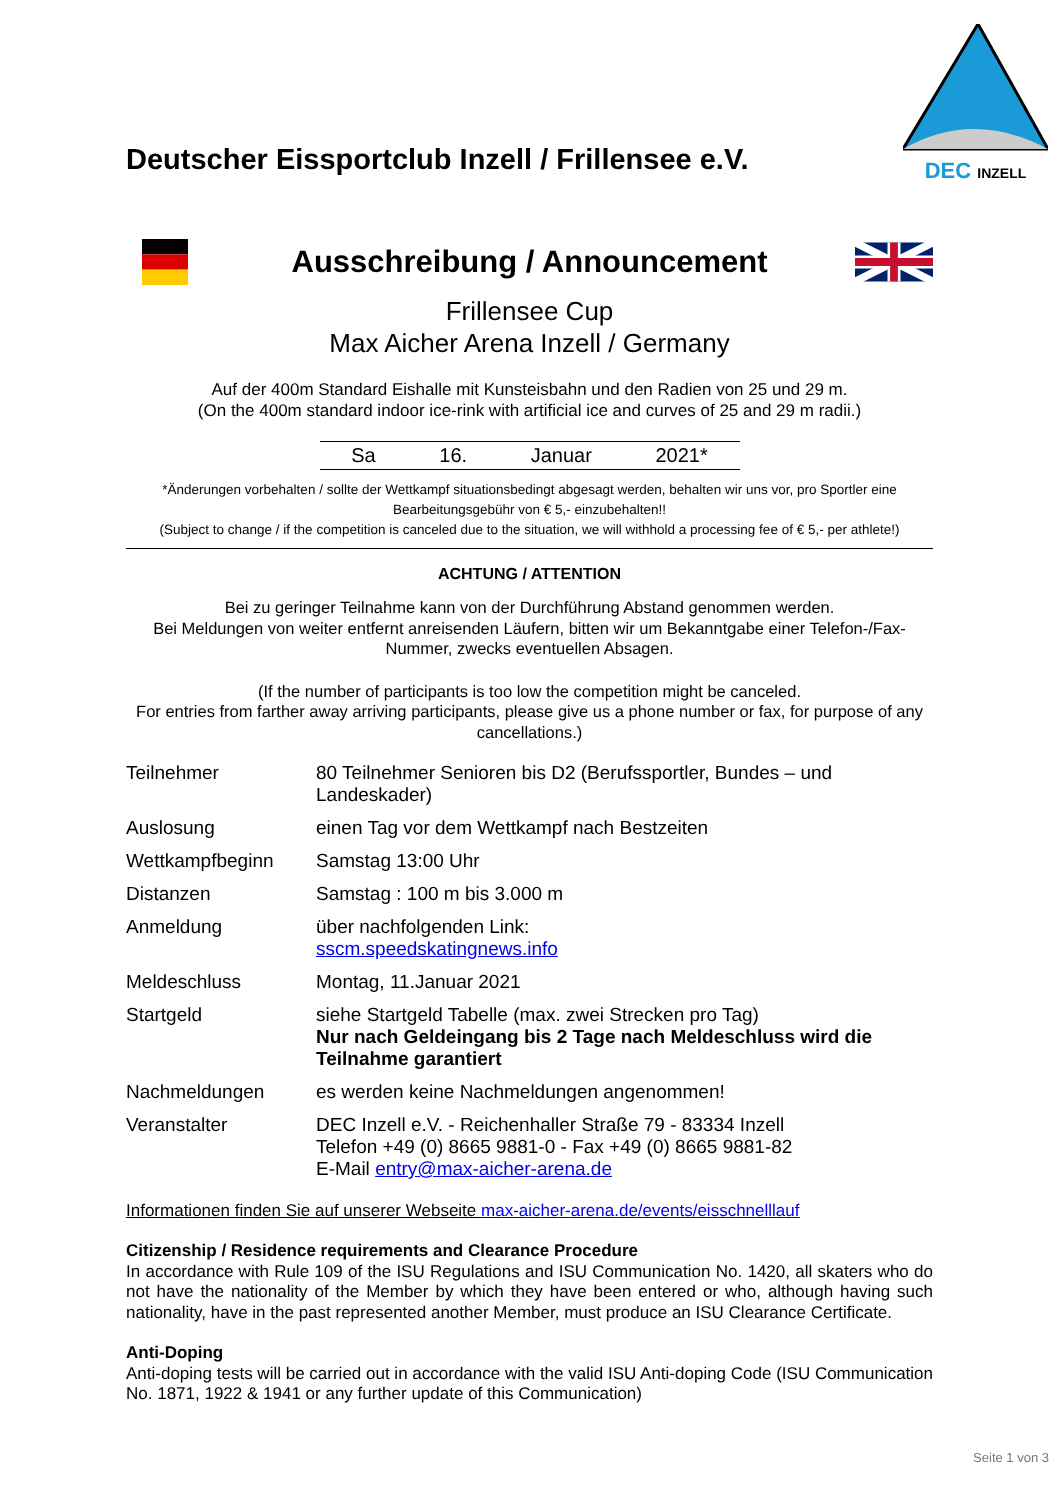Deutscher Eissportclub Inzell / Frillensee e.V.
DEC INZELL
Ausschreibung / Announcement
Frillensee Cup
Max Aicher Arena Inzell / Germany
Auf der 400m Standard Eishalle mit Kunsteisbahn und den Radien von 25 und 29 m.
(On the 400m standard indoor ice-rink with artificial ice and curves of 25 and 29 m radii.)
Sa 16. Januar 2021*
*Änderungen vorbehalten / sollte der Wettkampf situationsbedingt abgesagt werden, behalten wir uns vor, pro Sportler eine Bearbeitungsgebühr von € 5,- einzubehalten!!
(Subject to change / if the competition is canceled due to the situation, we will withhold a processing fee of € 5,- per athlete!)
ACHTUNG / ATTENTION
Bei zu geringer Teilnahme kann von der Durchführung Abstand genommen werden.
Bei Meldungen von weiter entfernt anreisenden Läufern, bitten wir um Bekanntgabe einer Telefon-/Fax-Nummer, zwecks eventuellen Absagen.
(If the number of participants is too low the competition might be canceled.
For entries from farther away arriving participants, please give us a phone number or fax, for purpose of any cancellations.)
| Teilnehmer | 80 Teilnehmer Senioren bis D2 (Berufssportler, Bundes – und Landeskader) |
| Auslosung | einen Tag vor dem Wettkampf nach Bestzeiten |
| Wettkampfbeginn | Samstag 13:00 Uhr |
| Distanzen | Samstag : 100 m bis 3.000 m |
| Anmeldung | über nachfolgenden Link: sscm.speedskatingnews.info |
| Meldeschluss | Montag, 11.Januar 2021 |
| Startgeld | siehe Startgeld Tabelle (max. zwei Strecken pro Tag) Nur nach Geldeingang bis 2 Tage nach Meldeschluss wird die Teilnahme garantiert |
| Nachmeldungen | es werden keine Nachmeldungen angenommen! |
| Veranstalter | DEC Inzell e.V. - Reichenhaller Straße 79 - 83334 Inzell Telefon +49 (0) 8665 9881-0 - Fax +49 (0) 8665 9881-82 E-Mail entry@max-aicher-arena.de |
Informationen finden Sie auf unserer Webseite max-aicher-arena.de/events/eisschnelllauf
Citizenship / Residence requirements and Clearance Procedure
In accordance with Rule 109 of the ISU Regulations and ISU Communication No. 1420, all skaters who do not have the nationality of the Member by which they have been entered or who, although having such nationality, have in the past represented another Member, must produce an ISU Clearance Certificate.
Anti-Doping
Anti-doping tests will be carried out in accordance with the valid ISU Anti-doping Code (ISU Communication No. 1871, 1922 & 1941 or any further update of this Communication)
Seite 1 von 3